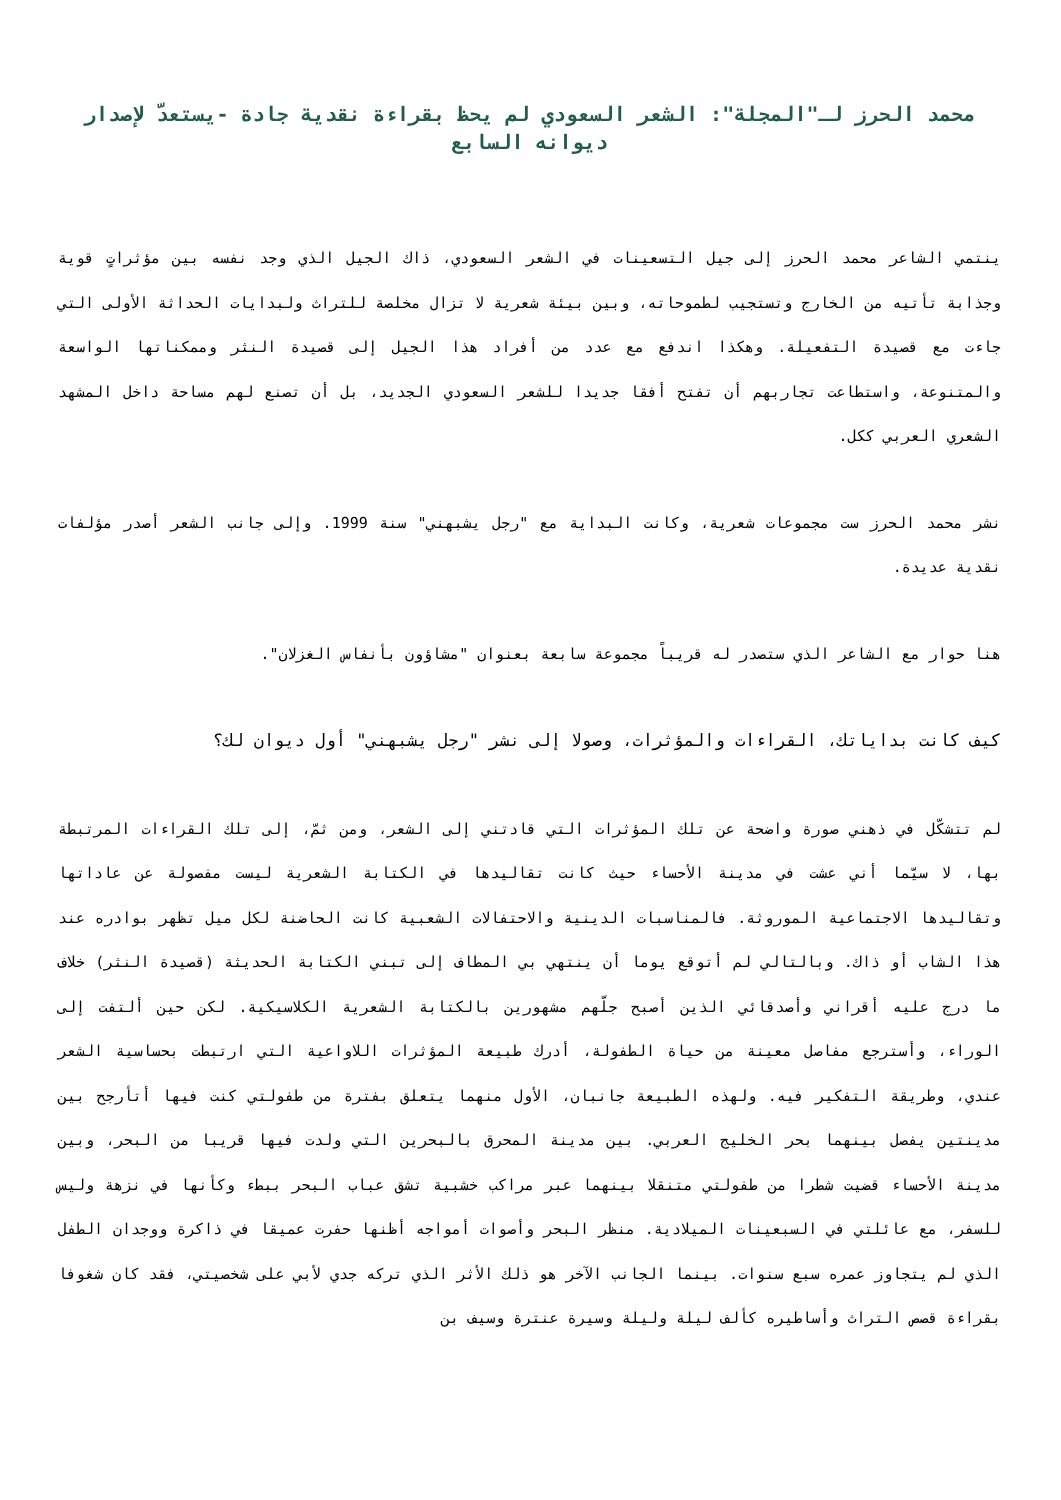محمد الحرز لـ"المجلة": الشعر السعودي لم يحظ بقراءة نقدية جادة -يستعدّ لإصدار ديوانه السابع
ينتمي الشاعر محمد الحرز إلى جيل التسعينات في الشعر السعودي، ذاك الجيل الذي وجد نفسه بين مؤثراتٍ قوية وجذابة تأتيه من الخارج وتستجيب لطموحاته، وبين بيئة شعرية لا تزال مخلصة للتراث ولبدايات الحداثة الأولى التي جاءت مع قصيدة التفعيلة. وهكذا اندفع مع عدد من أفراد هذا الجيل إلى قصيدة النثر وممكناتها الواسعة والمتنوعة، واستطاعت تجاربهم أن تفتح أفقا جديدا للشعر السعودي الجديد، بل أن تصنع لهم مساحة داخل المشهد الشعري العربي ككل.
نشر محمد الحرز ست مجموعات شعرية، وكانت البداية مع "رجل يشبهني" سنة 1999. وإلى جانب الشعر أصدر مؤلفات نقدية عديدة.
هنا حوار مع الشاعر الذي ستصدر له قريباً مجموعة سابعة بعنوان "مشاؤون بأنفاس الغزلان".
كيف كانت بداياتك، القراءات والمؤثرات، وصولا إلى نشر "رجل يشبهني" أول ديوان لك؟
لم تتشكّل في ذهني صورة واضحة عن تلك المؤثرات التي قادتني إلى الشعر، ومن ثمّ، إلى تلك القراءات المرتبطة بها، لا سيّما أني عشت في مدينة الأحساء حيث كانت تقاليدها في الكتابة الشعرية ليست مفصولة عن عاداتها وتقاليدها الاجتماعية الموروثة. فالمناسبات الدينية والاحتفالات الشعبية كانت الحاضنة لكل ميل تظهر بوادره عند هذا الشاب أو ذاك. وبالتالي لم أتوقع يوما أن ينتهي بي المطاف إلى تبني الكتابة الحديثة (قصيدة النثر) خلاف ما درج عليه أقراني وأصدقائي الذين أصبح جلّهم مشهورين بالكتابة الشعرية الكلاسيكية. لكن حين ألتفت إلى الوراء، وأسترجع مفاصل معينة من حياة الطفولة، أدرك طبيعة المؤثرات اللاواعية التي ارتبطت بحساسية الشعر عندي، وطريقة التفكير فيه. ولهذه الطبيعة جانبان، الأول منهما يتعلق بفترة من طفولتي كنت فيها أتأرجح بين مدينتين يفصل بينهما بحر الخليج العربي. بين مدينة المحرق بالبحرين التي ولدت فيها قريبا من البحر، وبين مدينة الأحساء قضيت شطرا من طفولتي متنقلا بينهما عبر مراكب خشبية تشق عباب البحر ببطء وكأنها في نزهة وليس للسفر، مع عائلتي في السبعينات الميلادية. منظر البحر وأصوات أمواجه أظنها حفرت عميقا في ذاكرة ووجدان الطفل الذي لم يتجاوز عمره سبع سنوات. بينما الجانب الآخر هو ذلك الأثر الذي تركه جدي لأبي على شخصيتي، فقد كان شغوفا بقراءة قصص التراث وأساطيره كألف ليلة وليلة وسيرة عنترة وسيف بن